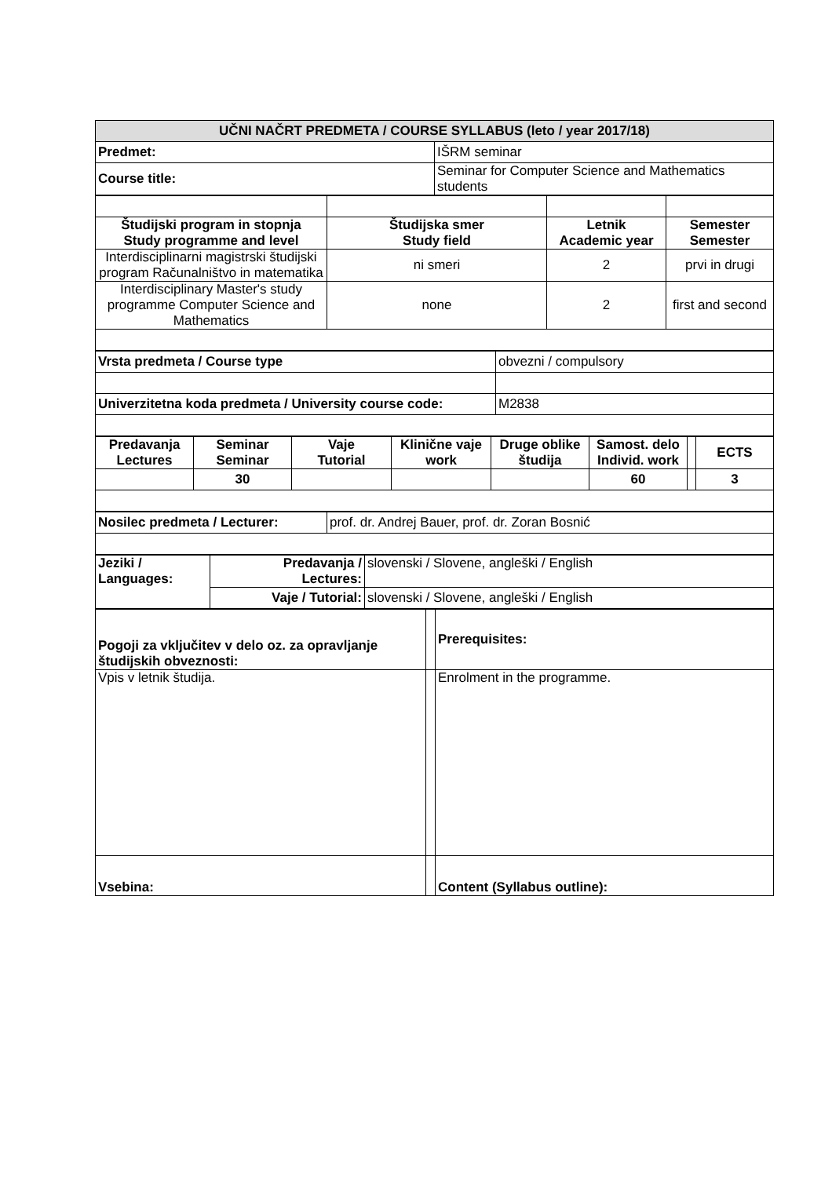| UČNI NAČRT PREDMETA / COURSE SYLLABUS (leto / year 2017/18) | |
| --- | --- |
| Predmet: | IŠRM seminar |
| Course title: | Seminar for Computer Science and Mathematics students |
| Študijski program in stopnja Study programme and level | Študijska smer Study field | Letnik Academic year | Semester Semester |
| --- | --- | --- | --- |
| Interdisciplinarni magistrski študijski program Računalništvo in matematika | ni smeri | 2 | prvi in drugi |
| Interdisciplinary Master's study programme Computer Science and Mathematics | none | 2 | first and second |
| Vrsta predmeta / Course type | obvezni / compulsory |
| Univerzitetna koda predmeta / University course code: | M2838 |
| Predavanja Lectures | Seminar Seminar | Vaje Tutorial | Klinične vaje work | Druge oblike študija | Samost. delo Individ. work | | ECTS |
| --- | --- | --- | --- | --- | --- | --- | --- |
| | 30 | | | | 60 | | 3 |
| Nosilec predmeta / Lecturer: | prof. dr. Andrej Bauer, prof. dr. Zoran Bosnić |
| Jeziki / Languages: | Predavanja / Lectures: | slovenski / Slovene, angleški / English |
| | Vaje / Tutorial: | slovenski / Slovene, angleški / English |
| Pogoji za vključitev v delo oz. za opravljanje študijskih obveznosti: | | Prerequisites: |
| Vpis v letnik študija. | | Enrolment in the programme. |
| Vsebina: | | Content (Syllabus outline): |